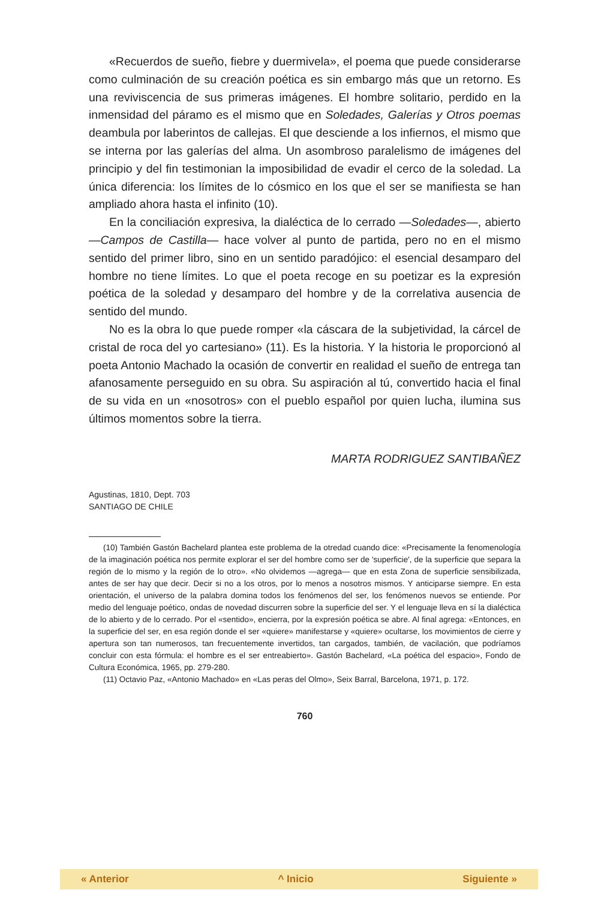«Recuerdos de sueño, fiebre y duermivela», el poema que puede considerarse como culminación de su creación poética es sin embargo más que un retorno. Es una reviviscencia de sus primeras imágenes. El hombre solitario, perdido en la inmensidad del páramo es el mismo que en Soledades, Galerías y Otros poemas deambula por laberintos de callejas. El que desciende a los infiernos, el mismo que se interna por las galerías del alma. Un asombroso paralelismo de imágenes del principio y del fin testimonian la imposibilidad de evadir el cerco de la soledad. La única diferencia: los límites de lo cósmico en los que el ser se manifiesta se han ampliado ahora hasta el infinito (10).
En la conciliación expresiva, la dialéctica de lo cerrado —Soledades—, abierto —Campos de Castilla— hace volver al punto de partida, pero no en el mismo sentido del primer libro, sino en un sentido paradójico: el esencial desamparo del hombre no tiene límites. Lo que el poeta recoge en su poetizar es la expresión poética de la soledad y desamparo del hombre y de la correlativa ausencia de sentido del mundo.
No es la obra lo que puede romper «la cáscara de la subjetividad, la cárcel de cristal de roca del yo cartesiano» (11). Es la historia. Y la historia le proporcionó al poeta Antonio Machado la ocasión de convertir en realidad el sueño de entrega tan afanosamente perseguido en su obra. Su aspiración al tú, convertido hacia el final de su vida en un «nosotros» con el pueblo español por quien lucha, ilumina sus últimos momentos sobre la tierra.
MARTA RODRIGUEZ SANTIBAÑEZ
Agustinas, 1810, Dept. 703
SANTIAGO DE CHILE
(10) También Gastón Bachelard plantea este problema de la otredad cuando dice: «Precisamente la fenomenología de la imaginación poética nos permite explorar el ser del hombre como ser de 'superficie', de la superficie que separa la región de lo mismo y la región de lo otro». «No olvidemos —agrega— que en esta Zona de superficie sensibilizada, antes de ser hay que decir. Decir si no a los otros, por lo menos a nosotros mismos. Y anticiparse siempre. En esta orientación, el universo de la palabra domina todos los fenómenos del ser, los fenómenos nuevos se entiende. Por medio del lenguaje poético, ondas de novedad discurren sobre la superficie del ser. Y el lenguaje lleva en sí la dialéctica de lo abierto y de lo cerrado. Por el «sentido», encierra, por la expresión poética se abre. Al final agrega: «Entonces, en la superficie del ser, en esa región donde el ser «quiere» manifestarse y «quiere» ocultarse, los movimientos de cierre y apertura son tan numerosos, tan frecuentemente invertidos, tan cargados, también, de vacilación, que podríamos concluir con esta fórmula: el hombre es el ser entreabierto». Gastón Bachelard, «La poética del espacio», Fondo de Cultura Económica, 1965, pp. 279-280.
(11) Octavio Paz, «Antonio Machado» en «Las peras del Olmo», Seix Barral, Barcelona, 1971, p. 172.
760
« Anterior ^ Inicio Siguiente »